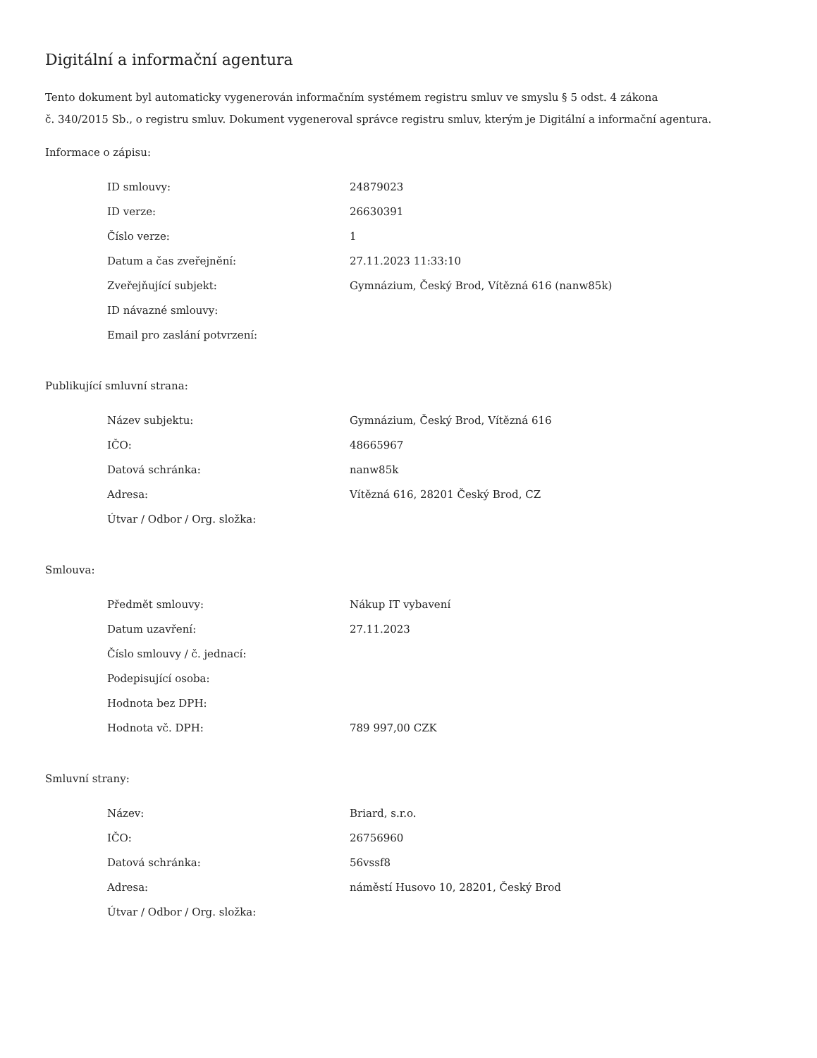Digitální a informační agentura
Tento dokument byl automaticky vygenerován informačním systémem registru smluv ve smyslu § 5 odst. 4 zákona
č. 340/2015 Sb., o registru smluv. Dokument vygeneroval správce registru smluv, kterým je Digitální a informační agentura.
Informace o zápisu:
| ID smlouvy: | 24879023 |
| ID verze: | 26630391 |
| Číslo verze: | 1 |
| Datum a čas zveřejnění: | 27.11.2023 11:33:10 |
| Zveřejňující subjekt: | Gymnázium, Český Brod, Vítězná 616 (nanw85k) |
| ID návazné smlouvy: | |
| Email pro zaslání potvrzení: | |
Publikující smluvní strana:
| Název subjektu: | Gymnázium, Český Brod, Vítězná 616 |
| IČO: | 48665967 |
| Datová schránka: | nanw85k |
| Adresa: | Vítězná 616, 28201 Český Brod, CZ |
| Útvar / Odbor / Org. složka: | |
Smlouva:
| Předmět smlouvy: | Nákup IT vybavení |
| Datum uzavření: | 27.11.2023 |
| Číslo smlouvy / č. jednací: | |
| Podepisující osoba: | |
| Hodnota bez DPH: | |
| Hodnota vč. DPH: | 789 997,00 CZK |
Smluvní strany:
| Název: | Briard, s.r.o. |
| IČO: | 26756960 |
| Datová schránka: | 56vssf8 |
| Adresa: | náměstí Husovo 10, 28201, Český Brod |
| Útvar / Odbor / Org. složka: | |